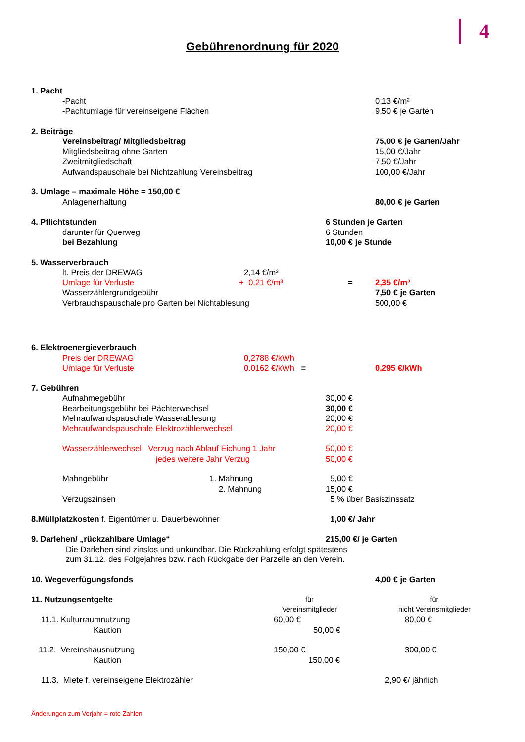4
Gebührenordnung für 2020
| 1. Pacht | | | |
| -Pacht | | | 0,13 €/m² |
| -Pachtumlage für vereinseigene Flächen | | | 9,50 € je Garten |
| 2. Beiträge | | | |
| Vereinsbeitrag/ Mitgliedsbeitrag | | | 75,00 € je Garten/Jahr |
| Mitgliedsbeitrag ohne Garten | | | 15,00 €/Jahr |
| Zweitmitgliedschaft | | | 7,50 €/Jahr |
| Aufwandspauschale bei Nichtzahlung Vereinsbeitrag | | | 100,00 €/Jahr |
| 3. Umlage – maximale Höhe = 150,00 € | | | |
| Anlagenerhaltung | | | 80,00 € je Garten |
| 4. Pflichtstunden | | 6 Stunden je Garten | |
| darunter für Querweg | | 6 Stunden | |
| bei Bezahlung | | 10,00 € je Stunde | |
| 5. Wasserverbrauch | | | |
| lt. Preis der DREWAG | 2,14 €/m³ | | |
| Umlage für Verluste + | 0,21 €/m³ | = | 2,35 €/m³ |
| Wasserzählergrundgebühr | | | 7,50 € je Garten |
| Verbrauchspauschale pro Garten bei Nichtablesung | | | 500,00 € |
| 6. Elektroenergieverbrauch | | | |
| Preis der DREWAG | 0,2788 €/kWh | | |
| Umlage für Verluste | 0,0162 €/kWh = | | 0,295 €/kWh |
| 7. Gebühren | | | |
| Aufnahmegebühr | | 30,00 € | |
| Bearbeitungsgebühr bei Pächterwechsel | | 30,00 € | |
| Mehraufwandspauschale Wasserablesung | | 20,00 € | |
| Mehraufwandspauschale Elektrozählerwechsel | | 20,00 € | |
| Wasserzählerwechsel Verzug nach Ablauf Eichung 1 Jahr | | 50,00 € | |
| jedes weitere Jahr Verzug | | 50,00 € | |
| Mahngebühr 1. Mahnung | | 5,00 € | |
| 2. Mahnung | | 15,00 € | |
| Verzugszinsen | | 5 % über Basiszinssatz | |
| 8.Müllplatzkosten f. Eigentümer u. Dauerbewohner | | 1,00 €/ Jahr | |
| 9. Darlehen/ „rückzahlbare Umlage“ | | 215,00 €/ je Garten | |
| Die Darlehen sind zinslos und unkündbar. Die Rückzahlung erfolgt spätestens zum 31.12. des Folgejahres bzw. nach Rückgabe der Parzelle an den Verein. | | | |
| 10. Wegeverfügungsfonds | | | 4,00 € je Garten |
| 11. Nutzungsentgelte | für Vereinsmitglieder | | für nicht Vereinsmitglieder |
| 11.1. Kulturraumnutzung | 60,00 € | | 80,00 € |
| Kaution | 50,00 € | | |
| 11.2. Vereinshausnutzung | 150,00 € | | 300,00 € |
| Kaution | 150,00 € | | |
| 11.3. Miete f. vereinseigene Elektrozähler | | | 2,90 €/ jährlich |
Änderungen zum Vorjahr = rote Zahlen